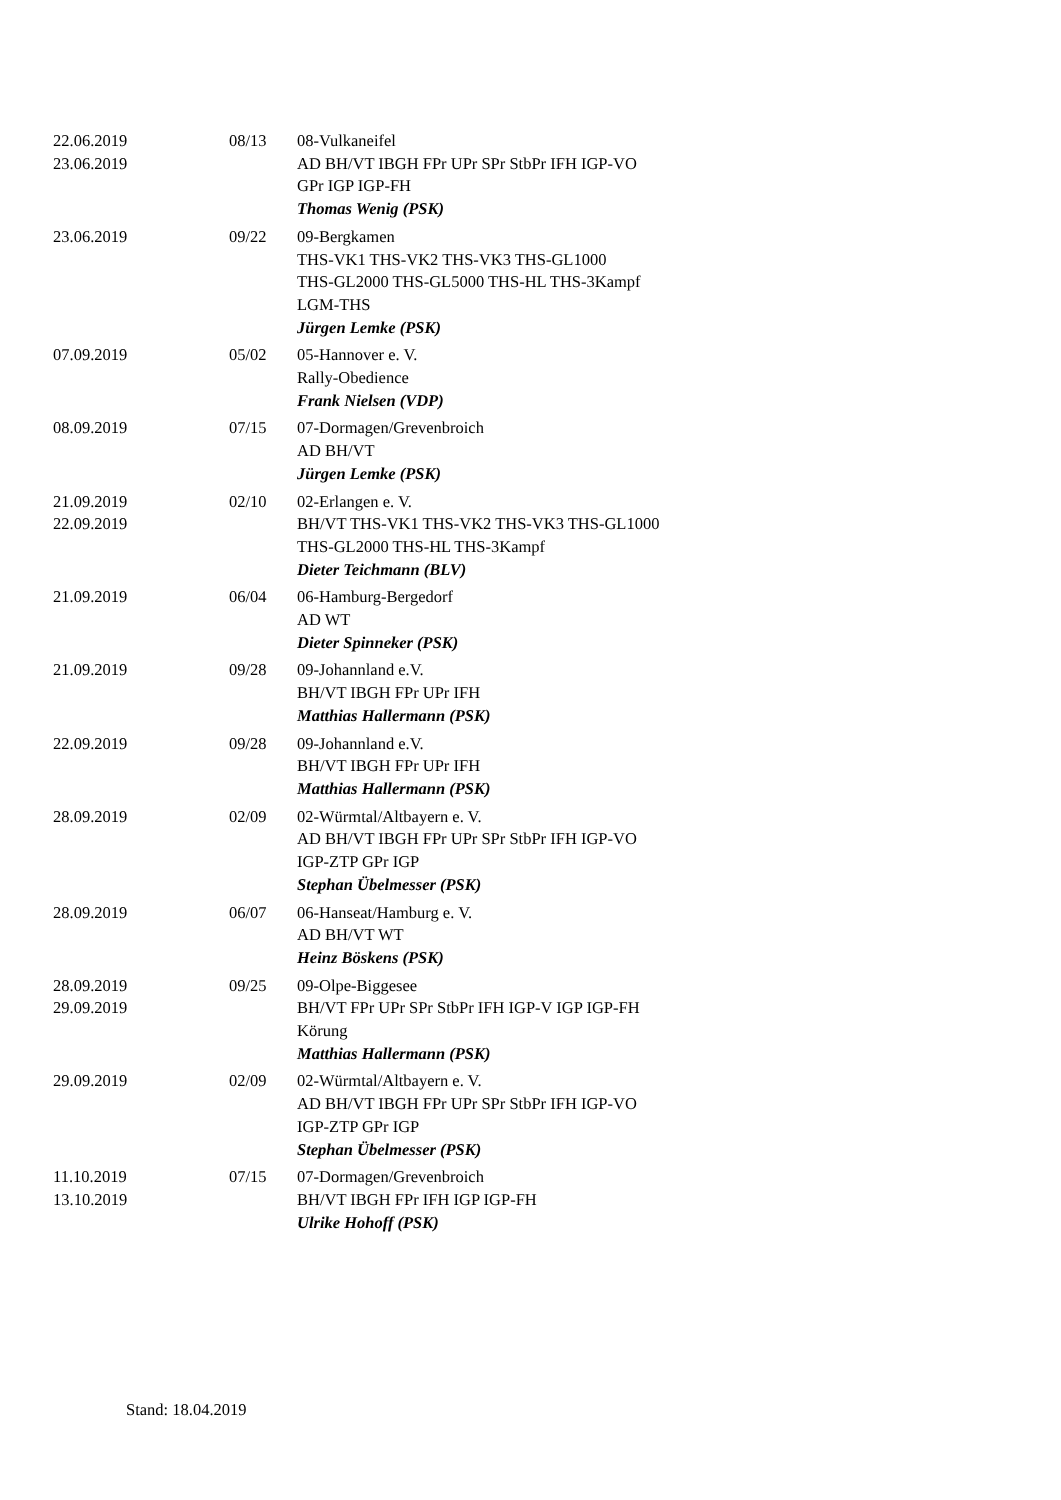| 22.06.2019 23.06.2019 | 08/13 | 08-Vulkaneifel AD BH/VT IBGH FPr UPr SPr StbPr IFH IGP-VO GPr IGP IGP-FH Thomas Wenig (PSK) |
| 23.06.2019 | 09/22 | 09-Bergkamen THS-VK1 THS-VK2 THS-VK3 THS-GL1000 THS-GL2000 THS-GL5000 THS-HL THS-3Kampf LGM-THS Jürgen Lemke (PSK) |
| 07.09.2019 | 05/02 | 05-Hannover e. V. Rally-Obedience Frank Nielsen (VDP) |
| 08.09.2019 | 07/15 | 07-Dormagen/Grevenbroich AD BH/VT Jürgen Lemke (PSK) |
| 21.09.2019 22.09.2019 | 02/10 | 02-Erlangen e. V. BH/VT THS-VK1 THS-VK2 THS-VK3 THS-GL1000 THS-GL2000 THS-HL THS-3Kampf Dieter Teichmann (BLV) |
| 21.09.2019 | 06/04 | 06-Hamburg-Bergedorf AD WT Dieter Spinneker (PSK) |
| 21.09.2019 | 09/28 | 09-Johannland e.V. BH/VT IBGH FPr UPr IFH Matthias Hallermann (PSK) |
| 22.09.2019 | 09/28 | 09-Johannland e.V. BH/VT IBGH FPr UPr IFH Matthias Hallermann (PSK) |
| 28.09.2019 | 02/09 | 02-Würmtal/Altbayern e. V. AD BH/VT IBGH FPr UPr SPr StbPr IFH IGP-VO IGP-ZTP GPr IGP Stephan Übelmesser (PSK) |
| 28.09.2019 | 06/07 | 06-Hanseat/Hamburg e. V. AD BH/VT WT Heinz Böskens (PSK) |
| 28.09.2019 29.09.2019 | 09/25 | 09-Olpe-Biggesee BH/VT FPr UPr SPr StbPr IFH IGP-V IGP IGP-FH Körung Matthias Hallermann (PSK) |
| 29.09.2019 | 02/09 | 02-Würmtal/Altbayern e. V. AD BH/VT IBGH FPr UPr SPr StbPr IFH IGP-VO IGP-ZTP GPr IGP Stephan Übelmesser (PSK) |
| 11.10.2019 13.10.2019 | 07/15 | 07-Dormagen/Grevenbroich BH/VT IBGH FPr IFH IGP IGP-FH Ulrike Hohoff (PSK) |
Stand: 18.04.2019